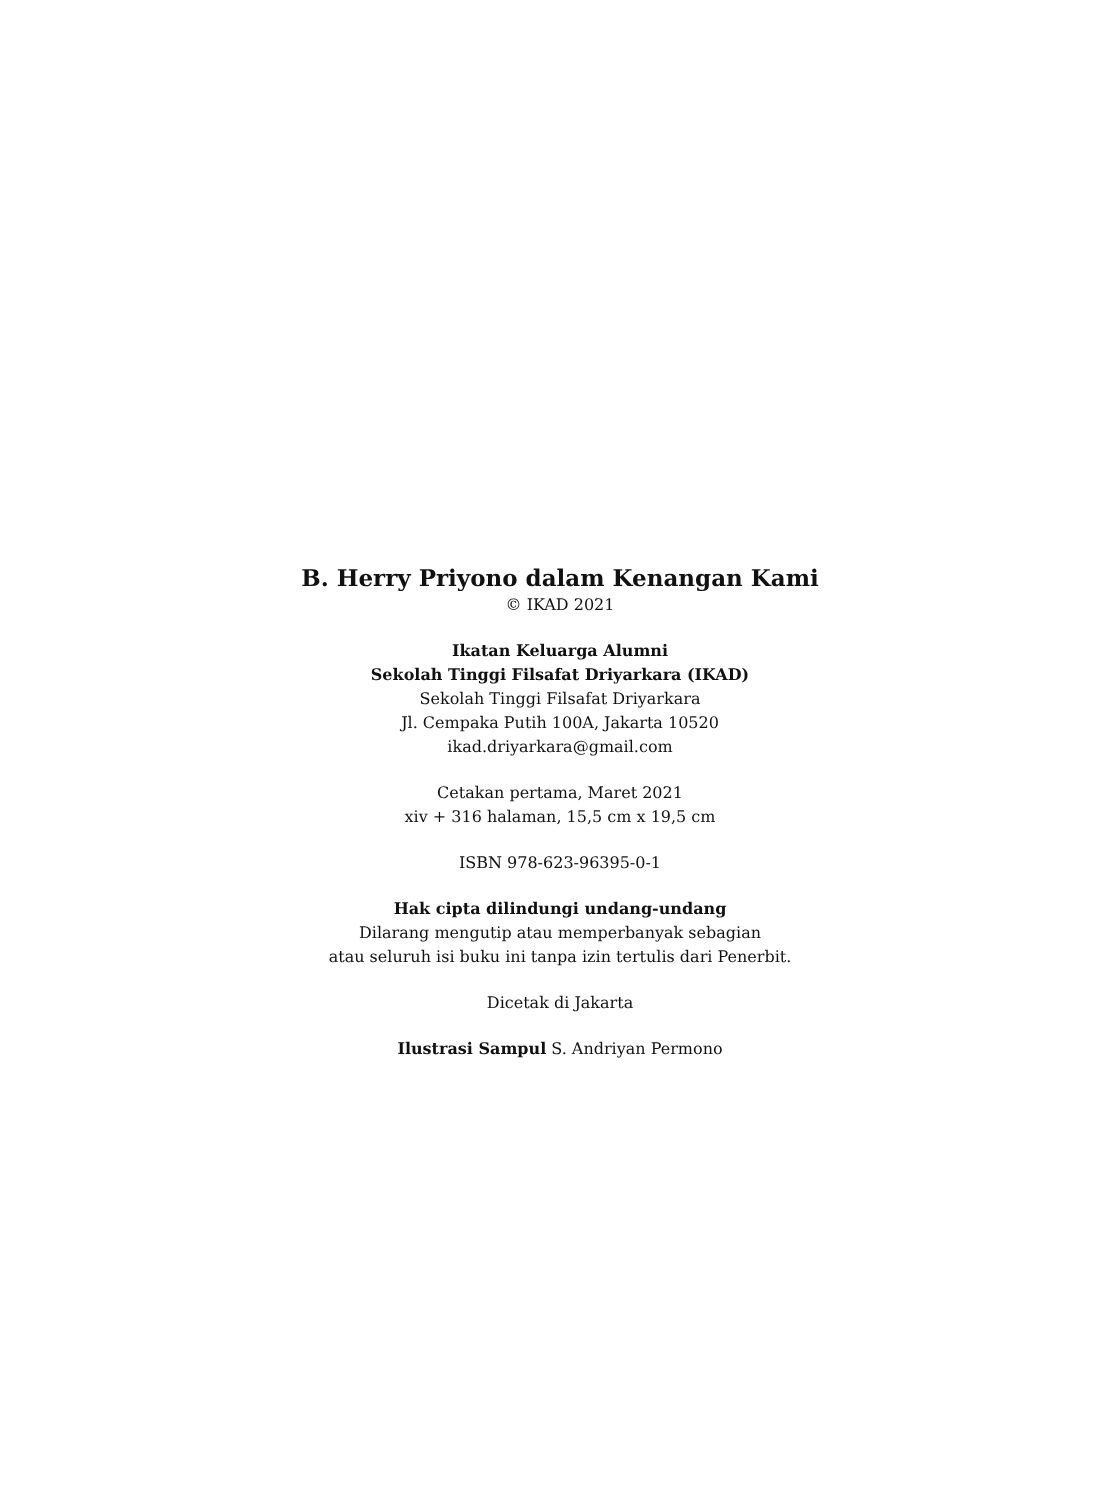B. Herry Priyono dalam Kenangan Kami
© IKAD 2021
Ikatan Keluarga Alumni
Sekolah Tinggi Filsafat Driyarkara (IKAD)
Sekolah Tinggi Filsafat Driyarkara
Jl. Cempaka Putih 100A, Jakarta 10520
ikad.driyarkara@gmail.com
Cetakan pertama, Maret 2021
xiv + 316 halaman, 15,5 cm x 19,5 cm
ISBN 978-623-96395-0-1
Hak cipta dilindungi undang-undang
Dilarang mengutip atau memperbanyak sebagian
atau seluruh isi buku ini tanpa izin tertulis dari Penerbit.
Dicetak di Jakarta
Ilustrasi Sampul S. Andriyan Permono